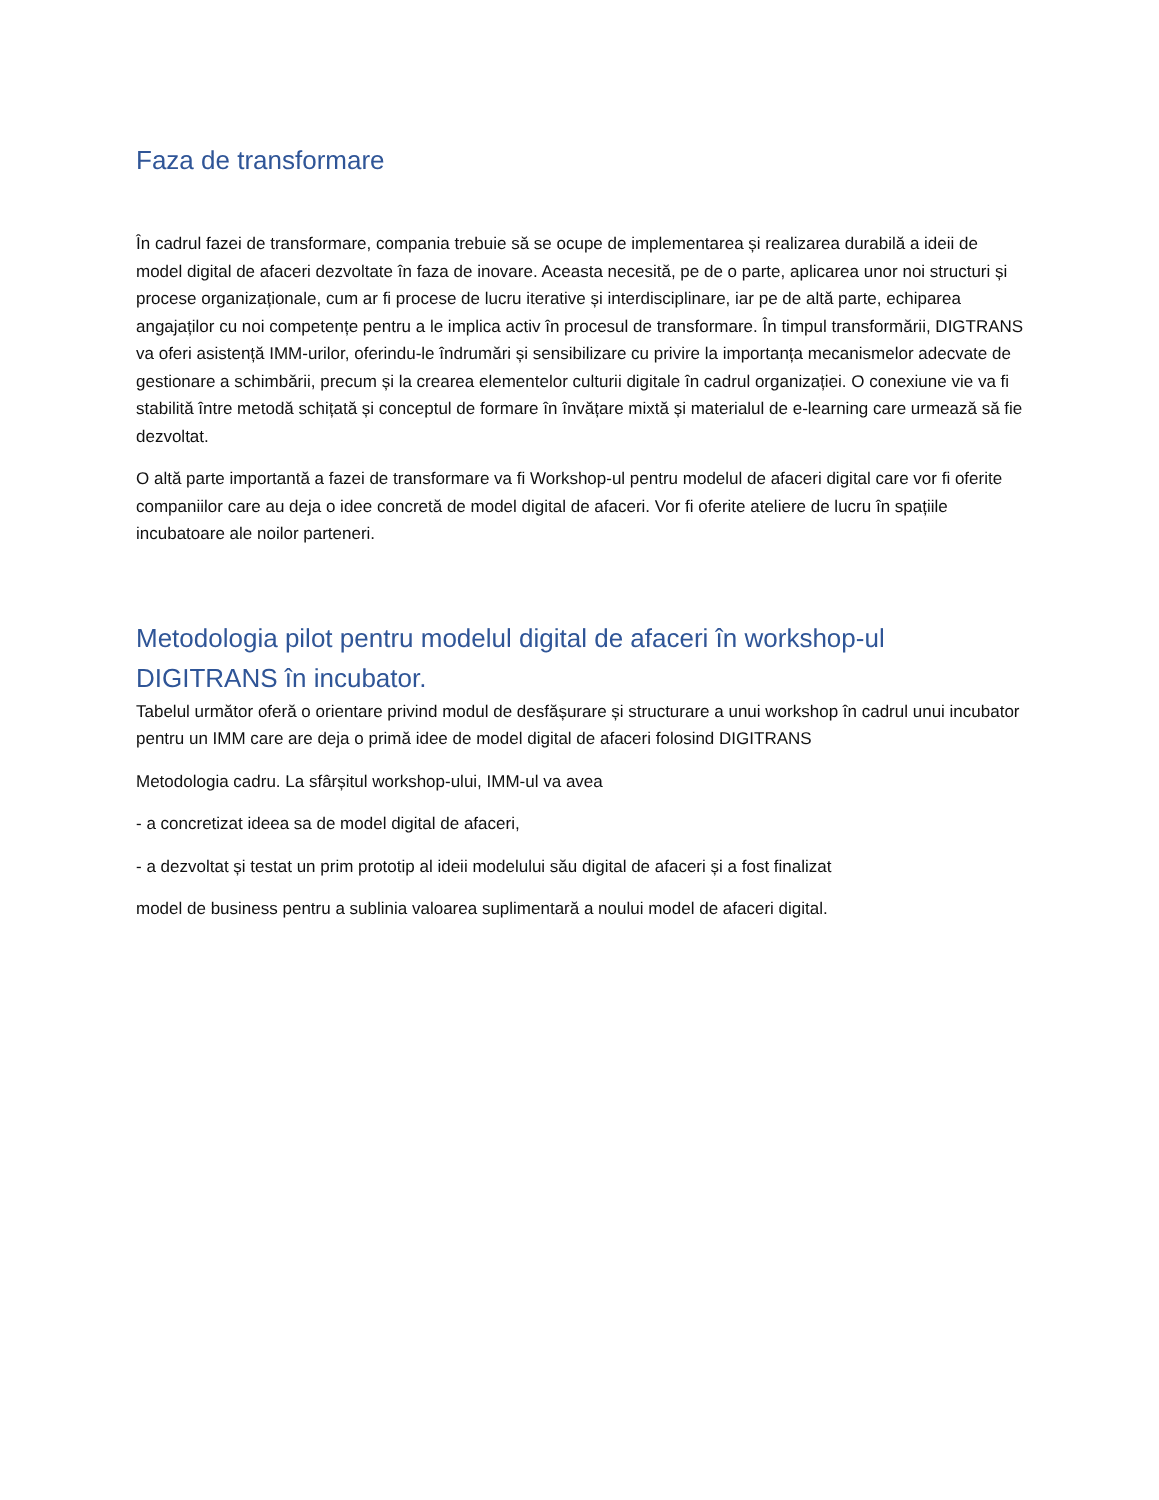Faza de transformare
În cadrul fazei de transformare, compania trebuie să se ocupe de implementarea și realizarea durabilă a ideii de model digital de afaceri dezvoltate în faza de inovare. Aceasta necesită, pe de o parte, aplicarea unor noi structuri și procese organizaționale, cum ar fi procese de lucru iterative și interdisciplinare, iar pe de altă parte, echiparea angajaților cu noi competențe pentru a le implica activ în procesul de transformare. În timpul transformării, DIGTRANS va oferi asistență IMM-urilor, oferindu-le îndrumări și sensibilizare cu privire la importanța mecanismelor adecvate de gestionare a schimbării, precum și la crearea elementelor culturii digitale în cadrul organizației. O conexiune vie va fi stabilită între metodă schițată și conceptul de formare în învățare mixtă și materialul de e-learning care urmează să fie dezvoltat.
O altă parte importantă a fazei de transformare va fi Workshop-ul pentru modelul de afaceri digital care vor fi oferite companiilor care au deja o idee concretă de model digital de afaceri. Vor fi oferite ateliere de lucru în spațiile incubatoare ale noilor parteneri.
Metodologia pilot pentru modelul digital de afaceri în workshop-ul DIGITRANS în incubator.
Tabelul următor oferă o orientare privind modul de desfășurare și structurare a unui workshop în cadrul unui incubator pentru un IMM care are deja o primă idee de model digital de afaceri folosind DIGITRANS
Metodologia cadru. La sfârșitul workshop-ului, IMM-ul va avea
- a concretizat ideea sa de model digital de afaceri,
- a dezvoltat și testat un prim prototip al ideii modelului său digital de afaceri și a fost finalizat
model de business pentru a sublinia valoarea suplimentară a noului model de afaceri digital.